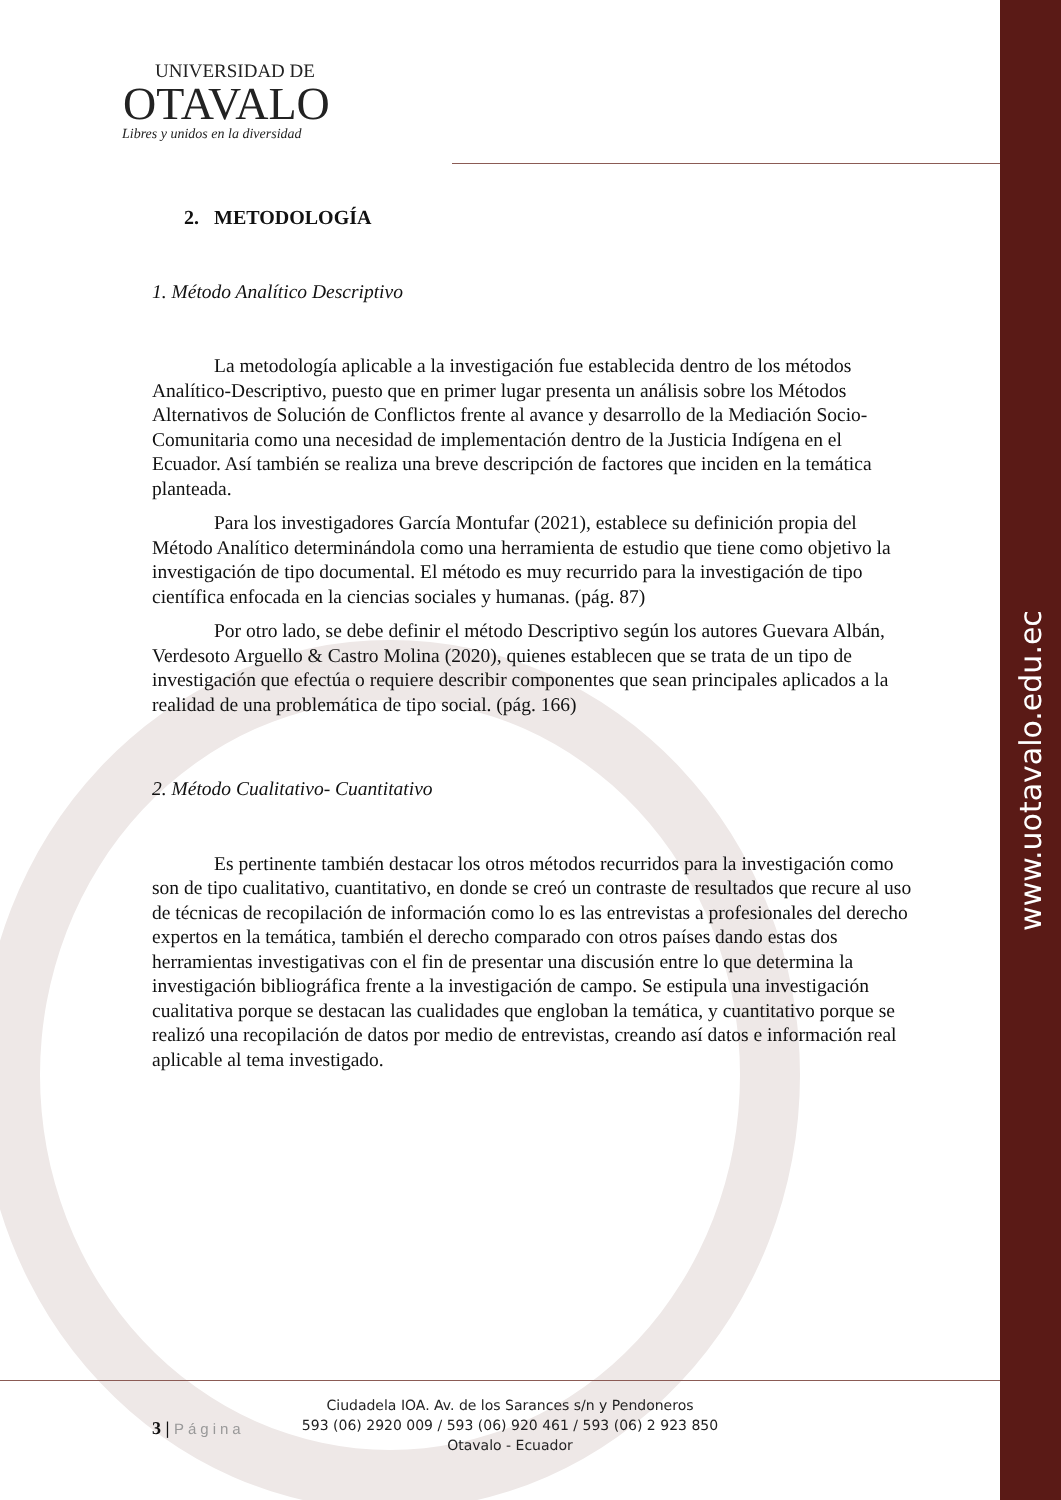www.uotavalo.edu.ec
UNIVERSIDAD DE
OTAVALO
Libres y unidos en la diversidad
2. METODOLOGÍA
1. Método Analítico Descriptivo
La metodología aplicable a la investigación fue establecida dentro de los métodos Analítico-Descriptivo, puesto que en primer lugar presenta un análisis sobre los Métodos Alternativos de Solución de Conflictos frente al avance y desarrollo de la Mediación Socio-Comunitaria como una necesidad de implementación dentro de la Justicia Indígena en el Ecuador. Así también se realiza una breve descripción de factores que inciden en la temática planteada.
Para los investigadores García Montufar (2021), establece su definición propia del Método Analítico determinándola como una herramienta de estudio que tiene como objetivo la investigación de tipo documental. El método es muy recurrido para la investigación de tipo científica enfocada en la ciencias sociales y humanas. (pág. 87)
Por otro lado, se debe definir el método Descriptivo según los autores Guevara Albán, Verdesoto Arguello & Castro Molina (2020), quienes establecen que se trata de un tipo de investigación que efectúa o requiere describir componentes que sean principales aplicados a la realidad de una problemática de tipo social. (pág. 166)
2. Método Cualitativo- Cuantitativo
Es pertinente también destacar los otros métodos recurridos para la investigación como son de tipo cualitativo, cuantitativo, en donde se creó un contraste de resultados que recure al uso de técnicas de recopilación de información como lo es las entrevistas a profesionales del derecho expertos en la temática, también el derecho comparado con otros países dando estas dos herramientas investigativas con el fin de presentar una discusión entre lo que determina la investigación bibliográfica frente a la investigación de campo. Se estipula una investigación cualitativa porque se destacan las cualidades que engloban la temática, y cuantitativo porque se realizó una recopilación de datos por medio de entrevistas, creando así datos e información real aplicable al tema investigado.
3 | Página
Ciudadela IOA. Av. de los Sarances s/n y Pendoneros
593 (06) 2920 009 / 593 (06) 920 461 / 593 (06) 2 923 850
Otavalo - Ecuador